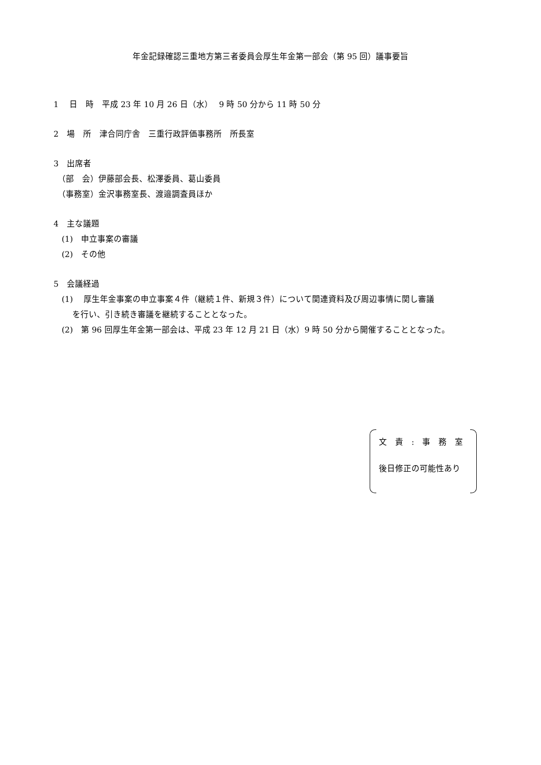年金記録確認三重地方第三者委員会厚生年金第一部会（第 95 回）議事要旨
1　 日　時　平成 23 年 10 月 26 日（水）　 9 時 50 分から 11 時 50 分
2　場　所　津合同庁舎　三重行政評価事務所　所長室
3　出席者
　（部　会）伊藤部会長、松澤委員、葛山委員
　（事務室）金沢事務室長、渡邉調査員ほか
4　主な議題
　(1)　申立事案の審議
　(2)　その他
5　会議経過
　(1)　 厚生年金事案の申立事案４件（継続１件、新規３件）について関連資料及び周辺事情に関し審議
　　 を行い、引き続き審議を継続することとなった。
　(2)　第 96 回厚生年金第一部会は、平成 23 年 12 月 21 日（水）9 時 50 分から開催することとなった。
文　責　:　事　務　室
後日修正の可能性あり